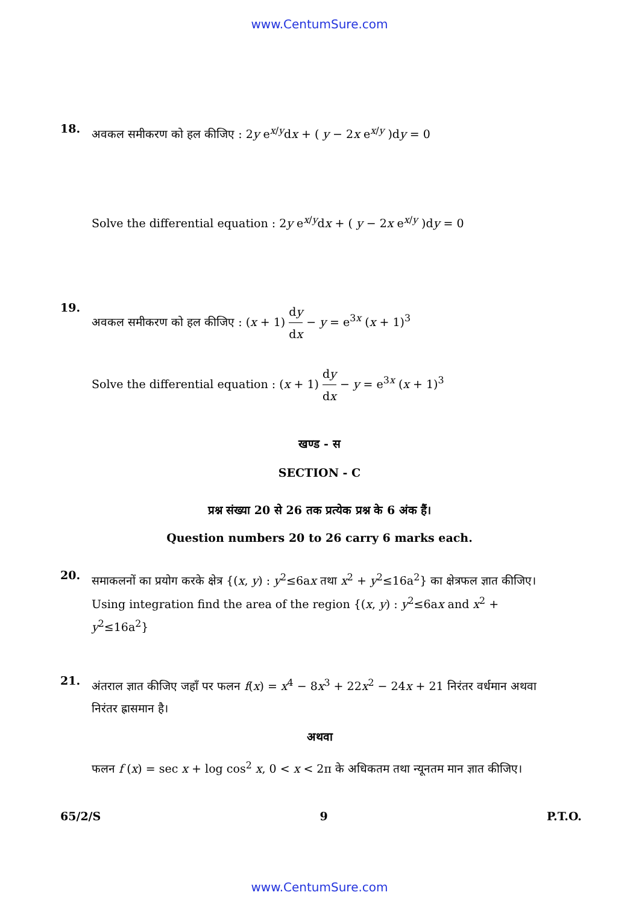www.CentumSure.com
18.
अवकल समीकरण को हल कीजिए : 2y e<sup>x/y</sup>dx + ( y − 2x e<sup>x/y</sup> )dy = 0
Solve the differential equation : 2y e<sup>x/y</sup>dx + ( y − 2x e<sup>x/y</sup> )dy = 0
19.
अवकल समीकरण को हल कीजिए : (x + 1) dy dx − y = e<sup>3x</sup> (x + 1)<sup>3</sup>
Solve the differential equation : (x + 1) dy dx − y = e<sup>3x</sup> (x + 1)<sup>3</sup>
खण्ड - स
SECTION - C
प्रश्न संख्या 20 से 26 तक प्रत्येक प्रश्न के 6 अंक हैं।
Question numbers 20 to 26 carry 6 marks each.
20.
समाकलनों का प्रयोग करके क्षेत्र {(x, y) : y<sup>2</sup>≤6ax तथा x<sup>2</sup> + y<sup>2</sup>≤16a<sup>2</sup>} का क्षेत्रफल ज्ञात कीजिए।
Using integration find the area of the region {(x, y) : y<sup>2</sup>≤6ax and x<sup>2</sup> + y<sup>2</sup>≤16a<sup>2</sup>}
21.
अंतराल ज्ञात कीजिए जहाँ पर फलन f(x) = x<sup>4</sup> − 8x<sup>3</sup> + 22x<sup>2</sup> − 24x + 21 निरंतर वर्धमान अथवा निरंतर ह्रासमान है।
अथवा
फलन f (x) = sec x + log cos<sup>2</sup> x, 0 < x < 2π के अधिकतम तथा न्यूनतम मान ज्ञात कीजिए।
65/2/S 9 P.T.O.
www.CentumSure.com